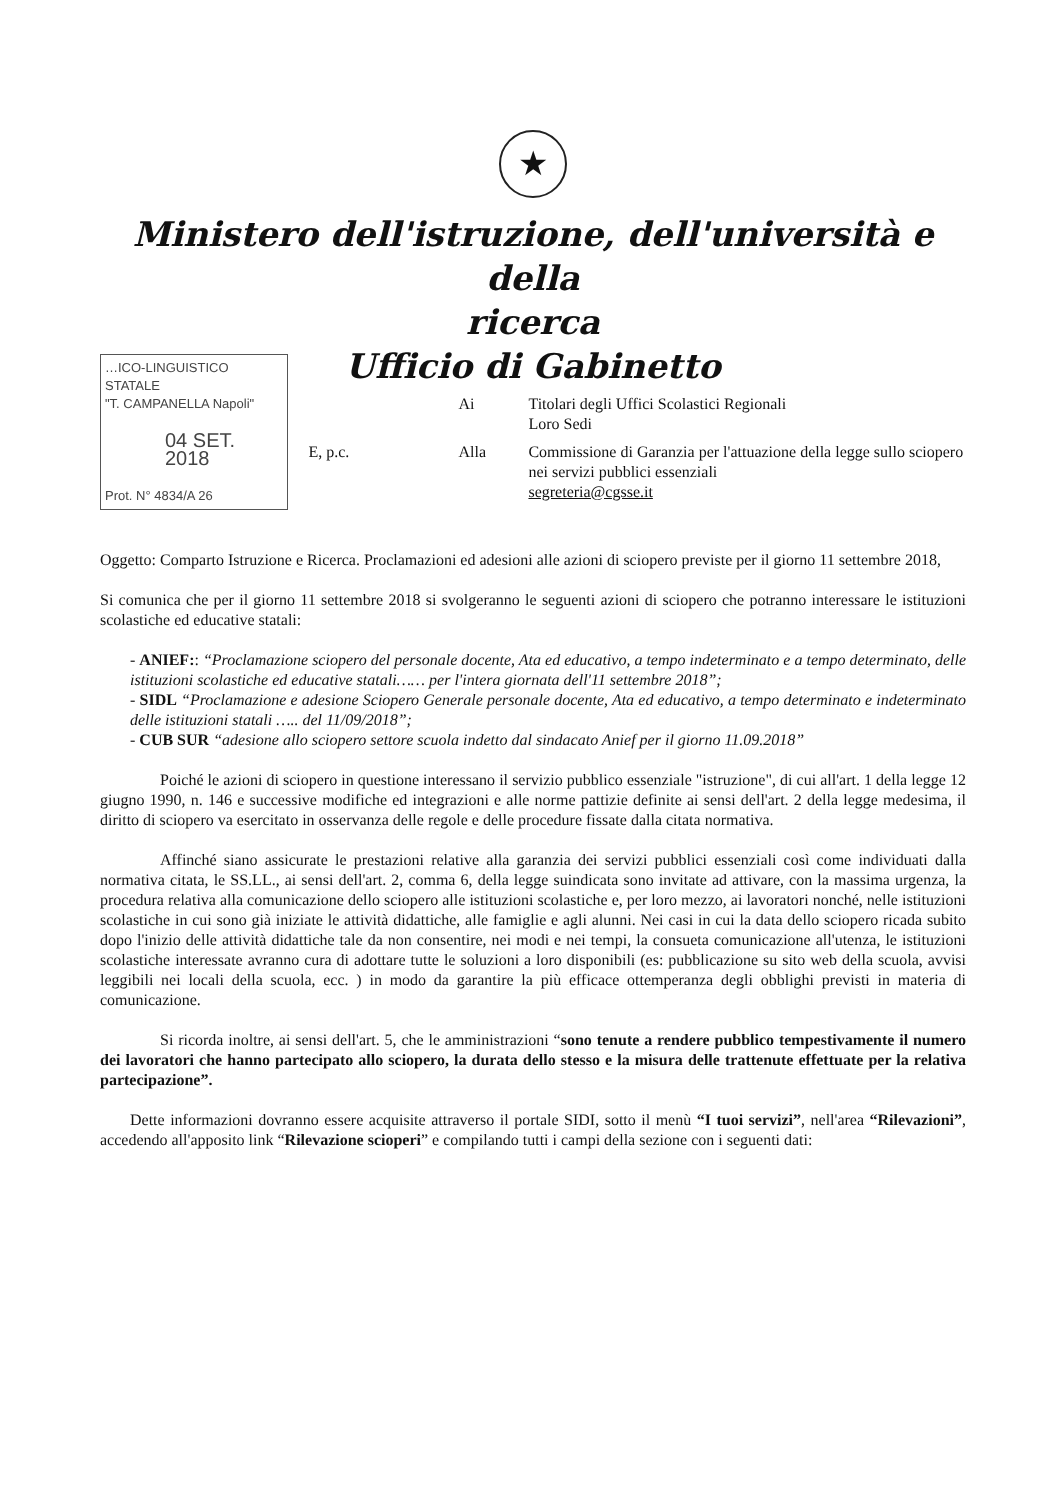★
Ministero dell'istruzione, dell'università e della
ricerca
Ufficio di Gabinetto
…ICO-LINGUISTICO STATALE
"T. CAMPANELLA Napoli"
04 SET. 2018
Prot. N° 4834/A 26
Ai
Titolari degli Uffici Scolastici Regionali
Loro Sedi
E, p.c.
Alla
Commissione di Garanzia per l'attuazione della legge sullo sciopero nei servizi pubblici essenziali
segreteria@cgsse.it
Oggetto: Comparto Istruzione e Ricerca. Proclamazioni ed adesioni alle azioni di sciopero previste per il giorno 11 settembre 2018,
Si comunica che per il giorno 11 settembre 2018 si svolgeranno le seguenti azioni di sciopero che potranno interessare le istituzioni scolastiche ed educative statali:
- ANIEF:: “Proclamazione sciopero del personale docente, Ata ed educativo, a tempo indeterminato e a tempo determinato, delle istituzioni scolastiche ed educative statali…… per l'intera giornata dell'11 settembre 2018”;
- SIDL “Proclamazione e adesione Sciopero Generale personale docente, Ata ed educativo, a tempo determinato e indeterminato delle istituzioni statali ….. del 11/09/2018”;
- CUB SUR “adesione allo sciopero settore scuola indetto dal sindacato Anief per il giorno 11.09.2018”
Poiché le azioni di sciopero in questione interessano il servizio pubblico essenziale "istruzione", di cui all'art. 1 della legge 12 giugno 1990, n. 146 e successive modifiche ed integrazioni e alle norme pattizie definite ai sensi dell'art. 2 della legge medesima, il diritto di sciopero va esercitato in osservanza delle regole e delle procedure fissate dalla citata normativa.
Affinché siano assicurate le prestazioni relative alla garanzia dei servizi pubblici essenziali così come individuati dalla normativa citata, le SS.LL., ai sensi dell'art. 2, comma 6, della legge suindicata sono invitate ad attivare, con la massima urgenza, la procedura relativa alla comunicazione dello sciopero alle istituzioni scolastiche e, per loro mezzo, ai lavoratori nonché, nelle istituzioni scolastiche in cui sono già iniziate le attività didattiche, alle famiglie e agli alunni. Nei casi in cui la data dello sciopero ricada subito dopo l'inizio delle attività didattiche tale da non consentire, nei modi e nei tempi, la consueta comunicazione all'utenza, le istituzioni scolastiche interessate avranno cura di adottare tutte le soluzioni a loro disponibili (es: pubblicazione su sito web della scuola, avvisi leggibili nei locali della scuola, ecc. ) in modo da garantire la più efficace ottemperanza degli obblighi previsti in materia di comunicazione.
Si ricorda inoltre, ai sensi dell'art. 5, che le amministrazioni “sono tenute a rendere pubblico tempestivamente il numero dei lavoratori che hanno partecipato allo sciopero, la durata dello stesso e la misura delle trattenute effettuate per la relativa partecipazione”.
Dette informazioni dovranno essere acquisite attraverso il portale SIDI, sotto il menù “I tuoi servizi”, nell'area “Rilevazioni”, accedendo all'apposito link “Rilevazione scioperi” e compilando tutti i campi della sezione con i seguenti dati: